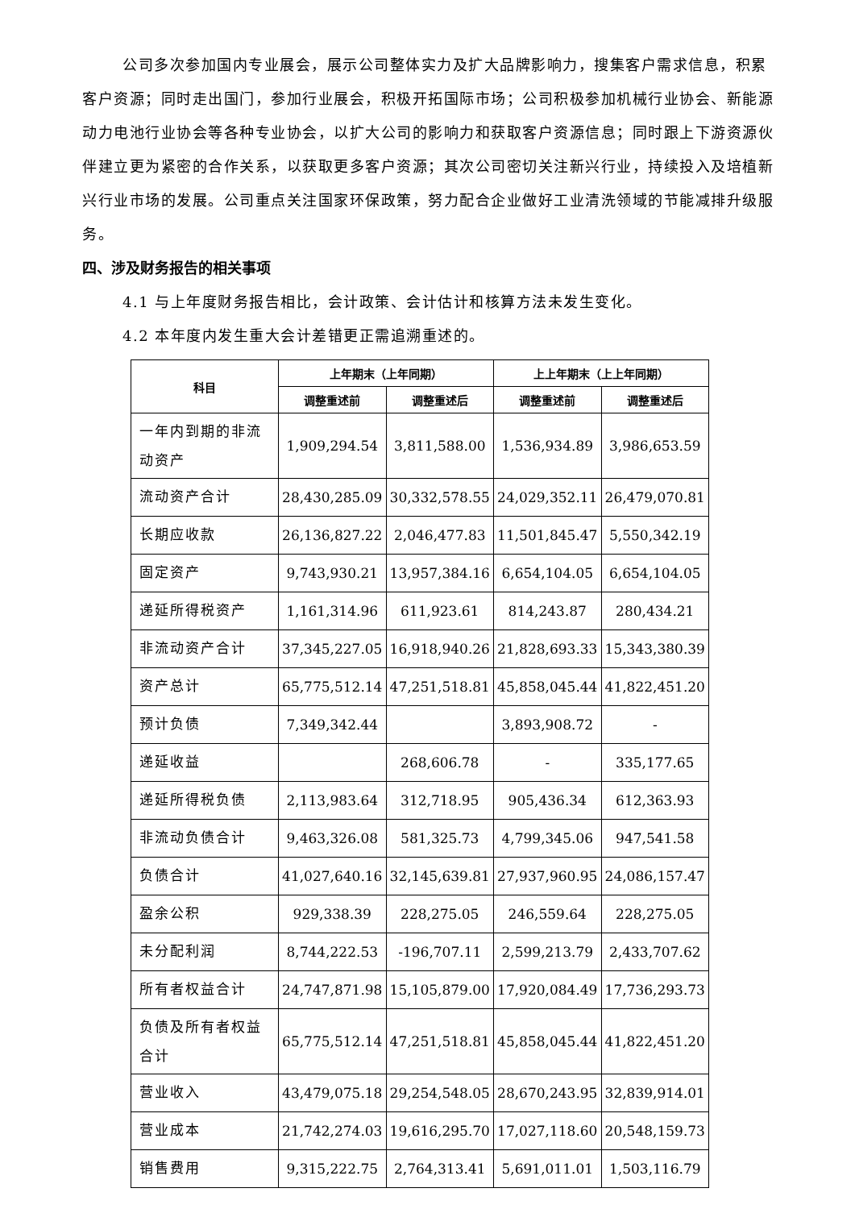公司多次参加国内专业展会，展示公司整体实力及扩大品牌影响力，搜集客户需求信息，积累客户资源；同时走出国门，参加行业展会，积极开拓国际市场；公司积极参加机械行业协会、新能源动力电池行业协会等各种专业协会，以扩大公司的影响力和获取客户资源信息；同时跟上下游资源伙伴建立更为紧密的合作关系，以获取更多客户资源；其次公司密切关注新兴行业，持续投入及培植新兴行业市场的发展。公司重点关注国家环保政策，努力配合企业做好工业清洗领域的节能减排升级服务。
四、涉及财务报告的相关事项
4.1 与上年度财务报告相比，会计政策、会计估计和核算方法未发生变化。
4.2 本年度内发生重大会计差错更正需追溯重述的。
| 科目 | 上年期末（上年同期） | | 上上年期末（上上年同期） | |
| --- | --- | --- | --- | --- |
| | 调整重述前 | 调整重述后 | 调整重述前 | 调整重述后 |
| 一年内到期的非流动资产 | 1,909,294.54 | 3,811,588.00 | 1,536,934.89 | 3,986,653.59 |
| 流动资产合计 | 28,430,285.09 | 30,332,578.55 | 24,029,352.11 | 26,479,070.81 |
| 长期应收款 | 26,136,827.22 | 2,046,477.83 | 11,501,845.47 | 5,550,342.19 |
| 固定资产 | 9,743,930.21 | 13,957,384.16 | 6,654,104.05 | 6,654,104.05 |
| 递延所得税资产 | 1,161,314.96 | 611,923.61 | 814,243.87 | 280,434.21 |
| 非流动资产合计 | 37,345,227.05 | 16,918,940.26 | 21,828,693.33 | 15,343,380.39 |
| 资产总计 | 65,775,512.14 | 47,251,518.81 | 45,858,045.44 | 41,822,451.20 |
| 预计负债 | 7,349,342.44 | | 3,893,908.72 | - |
| 递延收益 | | 268,606.78 | - | 335,177.65 |
| 递延所得税负债 | 2,113,983.64 | 312,718.95 | 905,436.34 | 612,363.93 |
| 非流动负债合计 | 9,463,326.08 | 581,325.73 | 4,799,345.06 | 947,541.58 |
| 负债合计 | 41,027,640.16 | 32,145,639.81 | 27,937,960.95 | 24,086,157.47 |
| 盈余公积 | 929,338.39 | 228,275.05 | 246,559.64 | 228,275.05 |
| 未分配利润 | 8,744,222.53 | -196,707.11 | 2,599,213.79 | 2,433,707.62 |
| 所有者权益合计 | 24,747,871.98 | 15,105,879.00 | 17,920,084.49 | 17,736,293.73 |
| 负债及所有者权益合计 | 65,775,512.14 | 47,251,518.81 | 45,858,045.44 | 41,822,451.20 |
| 营业收入 | 43,479,075.18 | 29,254,548.05 | 28,670,243.95 | 32,839,914.01 |
| 营业成本 | 21,742,274.03 | 19,616,295.70 | 17,027,118.60 | 20,548,159.73 |
| 销售费用 | 9,315,222.75 | 2,764,313.41 | 5,691,011.01 | 1,503,116.79 |